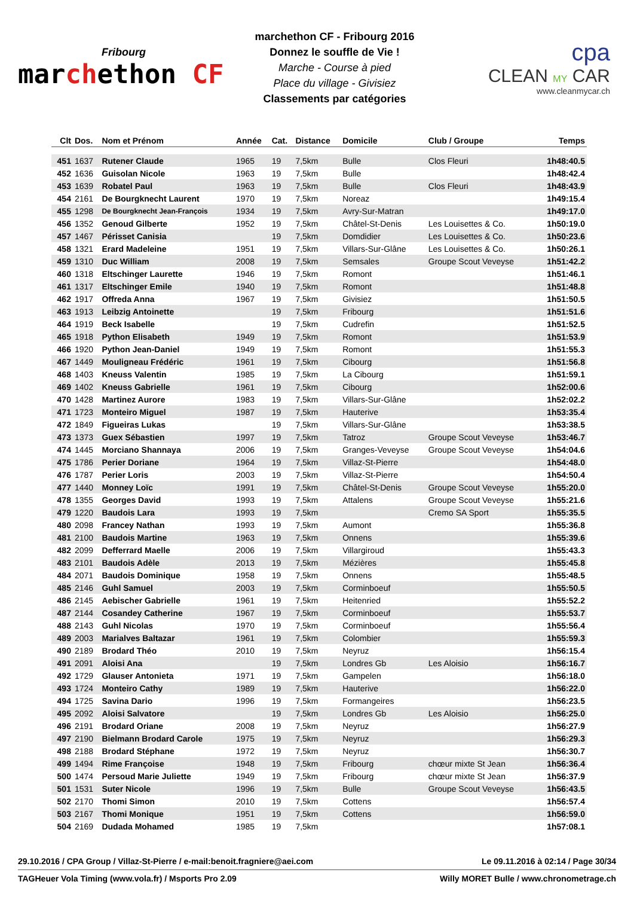Fribourg
marchethon CF
marchethon CF - Fribourg 2016
Donnez le souffle de Vie !
Marche - Course à pied
Place du village - Givisiez
Classements par catégories
cpa
CLEAN MY CAR
www.cleanmycar.ch
| Clt | Dos. | Nom et Prénom | Année | Cat. | Distance | Domicile | Club / Groupe | Temps |
| --- | --- | --- | --- | --- | --- | --- | --- | --- |
| 451 | 1637 | Rutener Claude | 1965 | 19 | 7,5km | Bulle | Clos Fleuri | 1h48:40.5 |
| 452 | 1636 | Guisolan Nicole | 1963 | 19 | 7,5km | Bulle | | 1h48:42.4 |
| 453 | 1639 | Robatel Paul | 1963 | 19 | 7,5km | Bulle | Clos Fleuri | 1h48:43.9 |
| 454 | 2161 | De Bourgknecht Laurent | 1970 | 19 | 7,5km | Noreaz | | 1h49:15.4 |
| 455 | 1298 | De Bourgknecht Jean-François | 1934 | 19 | 7,5km | Avry-Sur-Matran | | 1h49:17.0 |
| 456 | 1352 | Genoud Gilberte | 1952 | 19 | 7,5km | Châtel-St-Denis | Les Louisettes & Co. | 1h50:19.0 |
| 457 | 1467 | Périsset Canisia | | 19 | 7,5km | Domdidier | Les Louisettes & Co. | 1h50:23.6 |
| 458 | 1321 | Erard Madeleine | 1951 | 19 | 7,5km | Villars-Sur-Glâne | Les Louisettes & Co. | 1h50:26.1 |
| 459 | 1310 | Duc William | 2008 | 19 | 7,5km | Semsales | Groupe Scout Veveyse | 1h51:42.2 |
| 460 | 1318 | Eltschinger Laurette | 1946 | 19 | 7,5km | Romont | | 1h51:46.1 |
| 461 | 1317 | Eltschinger Emile | 1940 | 19 | 7,5km | Romont | | 1h51:48.8 |
| 462 | 1917 | Offreda Anna | 1967 | 19 | 7,5km | Givisiez | | 1h51:50.5 |
| 463 | 1913 | Leibzig Antoinette | | 19 | 7,5km | Fribourg | | 1h51:51.6 |
| 464 | 1919 | Beck Isabelle | | 19 | 7,5km | Cudrefin | | 1h51:52.5 |
| 465 | 1918 | Python Elisabeth | 1949 | 19 | 7,5km | Romont | | 1h51:53.9 |
| 466 | 1920 | Python Jean-Daniel | 1949 | 19 | 7,5km | Romont | | 1h51:55.3 |
| 467 | 1449 | Mouligneau Frédéric | 1961 | 19 | 7,5km | Cibourg | | 1h51:56.8 |
| 468 | 1403 | Kneuss Valentin | 1985 | 19 | 7,5km | La Cibourg | | 1h51:59.1 |
| 469 | 1402 | Kneuss Gabrielle | 1961 | 19 | 7,5km | Cibourg | | 1h52:00.6 |
| 470 | 1428 | Martinez Aurore | 1983 | 19 | 7,5km | Villars-Sur-Glâne | | 1h52:02.2 |
| 471 | 1723 | Monteiro Miguel | 1987 | 19 | 7,5km | Hauterive | | 1h53:35.4 |
| 472 | 1849 | Figueiras Lukas | | 19 | 7,5km | Villars-Sur-Glâne | | 1h53:38.5 |
| 473 | 1373 | Guex Sébastien | 1997 | 19 | 7,5km | Tatroz | Groupe Scout Veveyse | 1h53:46.7 |
| 474 | 1445 | Morciano Shannaya | 2006 | 19 | 7,5km | Granges-Veveyse | Groupe Scout Veveyse | 1h54:04.6 |
| 475 | 1786 | Perier Doriane | 1964 | 19 | 7,5km | Villaz-St-Pierre | | 1h54:48.0 |
| 476 | 1787 | Perier Loris | 2003 | 19 | 7,5km | Villaz-St-Pierre | | 1h54:50.4 |
| 477 | 1440 | Monney Loïc | 1991 | 19 | 7,5km | Châtel-St-Denis | Groupe Scout Veveyse | 1h55:20.0 |
| 478 | 1355 | Georges David | 1993 | 19 | 7,5km | Attalens | Groupe Scout Veveyse | 1h55:21.6 |
| 479 | 1220 | Baudois Lara | 1993 | 19 | 7,5km | | Cremo SA Sport | 1h55:35.5 |
| 480 | 2098 | Francey Nathan | 1993 | 19 | 7,5km | Aumont | | 1h55:36.8 |
| 481 | 2100 | Baudois Martine | 1963 | 19 | 7,5km | Onnens | | 1h55:39.6 |
| 482 | 2099 | Defferrard Maelle | 2006 | 19 | 7,5km | Villargiroud | | 1h55:43.3 |
| 483 | 2101 | Baudois Adèle | 2013 | 19 | 7,5km | Mézières | | 1h55:45.8 |
| 484 | 2071 | Baudois Dominique | 1958 | 19 | 7,5km | Onnens | | 1h55:48.5 |
| 485 | 2146 | Guhl Samuel | 2003 | 19 | 7,5km | Corminboeuf | | 1h55:50.5 |
| 486 | 2145 | Aebischer Gabrielle | 1961 | 19 | 7,5km | Heitenried | | 1h55:52.2 |
| 487 | 2144 | Cosandey Catherine | 1967 | 19 | 7,5km | Corminboeuf | | 1h55:53.7 |
| 488 | 2143 | Guhl Nicolas | 1970 | 19 | 7,5km | Corminboeuf | | 1h55:56.4 |
| 489 | 2003 | Marialves Baltazar | 1961 | 19 | 7,5km | Colombier | | 1h55:59.3 |
| 490 | 2189 | Brodard Théo | 2010 | 19 | 7,5km | Neyruz | | 1h56:15.4 |
| 491 | 2091 | Aloisi Ana | | 19 | 7,5km | Londres Gb | Les Aloisio | 1h56:16.7 |
| 492 | 1729 | Glauser Antonieta | 1971 | 19 | 7,5km | Gampelen | | 1h56:18.0 |
| 493 | 1724 | Monteiro Cathy | 1989 | 19 | 7,5km | Hauterive | | 1h56:22.0 |
| 494 | 1725 | Savina Dario | 1996 | 19 | 7,5km | Formangeires | | 1h56:23.5 |
| 495 | 2092 | Aloisi Salvatore | | 19 | 7,5km | Londres Gb | Les Aloisio | 1h56:25.0 |
| 496 | 2191 | Brodard Oriane | 2008 | 19 | 7,5km | Neyruz | | 1h56:27.9 |
| 497 | 2190 | Bielmann Brodard Carole | 1975 | 19 | 7,5km | Neyruz | | 1h56:29.3 |
| 498 | 2188 | Brodard Stéphane | 1972 | 19 | 7,5km | Neyruz | | 1h56:30.7 |
| 499 | 1494 | Rime Françoise | 1948 | 19 | 7,5km | Fribourg | chœur mixte St Jean | 1h56:36.4 |
| 500 | 1474 | Persoud Marie Juliette | 1949 | 19 | 7,5km | Fribourg | chœur mixte St Jean | 1h56:37.9 |
| 501 | 1531 | Suter Nicole | 1996 | 19 | 7,5km | Bulle | Groupe Scout Veveyse | 1h56:43.5 |
| 502 | 2170 | Thomi Simon | 2010 | 19 | 7,5km | Cottens | | 1h56:57.4 |
| 503 | 2167 | Thomi Monique | 1951 | 19 | 7,5km | Cottens | | 1h56:59.0 |
| 504 | 2169 | Dudada Mohamed | 1985 | 19 | 7,5km | | | 1h57:08.1 |
29.10.2016 / CPA Group / Villaz-St-Pierre / e-mail:benoit.fragniere@aei.com Le 09.11.2016 à 02:14 / Page 30/34
TAGHeuer Vola Timing (www.vola.fr) / Msports Pro 2.09 Willy MORET Bulle / www.chronometrage.ch